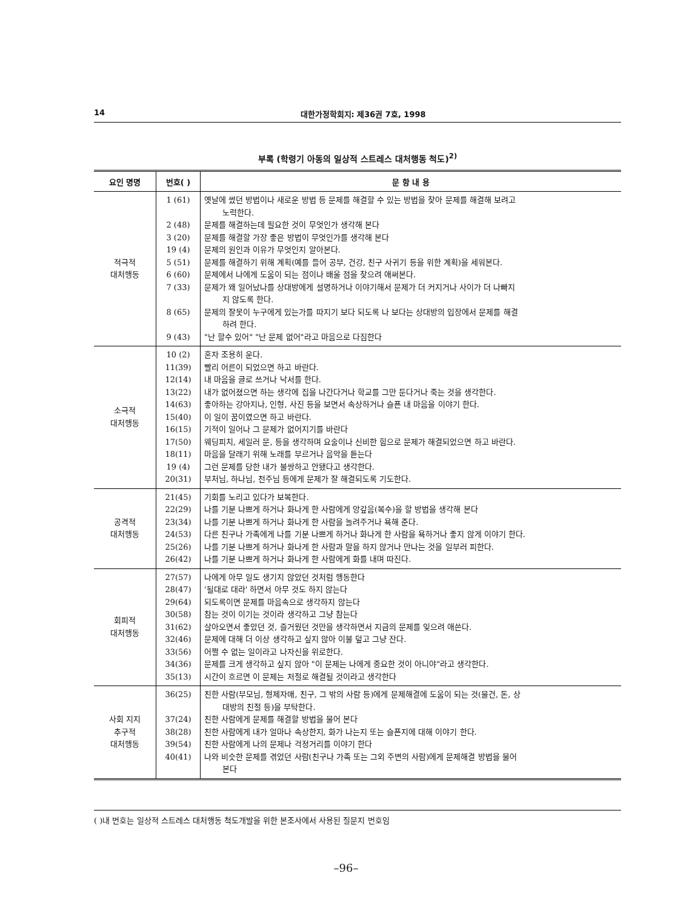14 대한가정학회지: 제36권 7호, 1998
부록 (학령기 아동의 일상적 스트레스 대처행동 척도)<sup>2)</sup>
| 요인 명명 | 번호( ) | 문 항 내 용 |
| --- | --- | --- |
| 적극적 대처행동 | 1 (61) 2 (48) 3 (20) 19 (4) 5 (51) 6 (60) 7 (33) 8 (65) 9 (43) | 옛날에 썼던 방법이나 새로운 방법 등 문제를 해결할 수 있는 방법을 찾아 문제를 해결해 보려고 노력한다. 문제를 해결하는데 필요한 것이 무엇인가 생각해 본다 문제를 해결할 가장 좋은 방법이 무엇인가를 생각해 본다 문제의 원인과 이유가 무엇인지 알아본다. 문제를 해결하기 위해 계획(예를 들어 공부, 건강, 친구 사귀기 등을 위한 계획)을 세워본다. 문제에서 나에게 도움이 되는 점이나 배울 점을 찾으려 애써본다. 문제가 왜 일어났나를 상대방에게 설명하거나 이야기해서 문제가 더 커지거나 사이가 더 나빠지 지 않도록 한다. 문제의 잘못이 누구에게 있는가를 따지기 보다 되도록 나 보다는 상대방의 입장에서 문제를 해결 하려 한다. "난 할수 있어" "난 문제 없어"라고 마음으로 다짐한다 |
| 소극적 대처행동 | 10 (2) 11(39) 12(14) 13(22) 14(63) 15(40) 16(15) 17(50) 18(11) 19 (4) 20(31) | 혼자 조용히 운다. 빨리 어른이 되었으면 하고 바란다. 내 마음을 글로 쓰거나 낙서를 한다. 내가 없어졌으면 하는 생각에 집을 나간다거나 학교를 그만 둔다거나 죽는 것을 생각한다. 좋아하는 강아지나, 인형, 사진 등을 보면서 속상하거나 슬픈 내 마음을 이야기 한다. 이 일이 꿈이였으면 하고 바란다. 기적이 일어나 그 문제가 없어지기를 바란다 웨딩피치, 세일러 문, 등을 생각하며 요술이나 신비한 힘으로 문제가 해결되었으면 하고 바란다. 마음을 달래기 위해 노래를 부르거나 음악을 듣는다 그런 문제를 당한 내가 불쌍하고 안됐다고 생각한다. 부처님, 하나님, 천주님 등에게 문제가 잘 해결되도록 기도한다. |
| 공격적 대처행동 | 21(45) 22(29) 23(34) 24(53) 25(26) 26(42) | 기회를 노리고 있다가 보복한다. 나를 기분 나쁘게 하거나 화나게 한 사람에게 앙갚음(복수)을 할 방법을 생각해 본다 나를 기분 나쁘게 하거나 화나게 한 사람을 놀려주거나 욕해 준다. 다른 친구나 가족에게 나를 기분 나쁘게 하거나 화나게 한 사람을 욕하거나 좋지 않게 이야기 한다. 나를 기분 나쁘게 하거나 화나게 한 사람과 말을 하지 않거나 만나는 것을 일부러 피한다. 나를 기분 나쁘게 하거나 화나게 한 사람에게 화를 내며 따진다. |
| 회피적 대처행동 | 27(57) 28(47) 29(64) 30(58) 31(62) 32(46) 33(56) 34(36) 35(13) | 나에게 아무 일도 생기지 않았던 것처럼 행동한다 '될대로 대라' 하면서 아무 것도 하지 않는다 되도록이면 문제를 마음속으로 생각하지 않는다 참는 것이 이기는 것이라 생각하고 그냥 참는다 살아오면서 좋았던 것, 즐거웠던 것만을 생각하면서 지금의 문제를 잊으려 애쓴다. 문제에 대해 더 이상 생각하고 싶지 않아 이불 덮고 그냥 잔다. 어쩔 수 없는 일이라고 나자신을 위로한다. 문제를 크게 생각하고 싶지 않아 "이 문제는 나에게 중요한 것이 아니야"라고 생각한다. 시간이 흐르면 이 문제는 저절로 해결될 것이라고 생각한다 |
| 사회 지지 추구적 대처행동 | 36(25) 37(24) 38(28) 39(54) 40(41) | 친한 사람(부모님, 형제자매, 친구, 그 밖의 사람 등)에게 문제해결에 도움이 되는 것(물건, 돈, 상 대방의 친절 등)을 부탁한다. 친한 사람에게 문제를 해결할 방법을 물어 본다 친한 사람에게 내가 얼마나 속상한지, 화가 나는지 또는 슬픈지에 대해 이야기 한다. 친한 사람에게 나의 문제나 걱정거리를 이야기 한다 나와 비슷한 문제를 겪었던 사람(친구나 가족 또는 그외 주변의 사람)에게 문제해결 방법을 물어 본다 |
( )내 번호는 일상적 스트레스 대처행동 척도개발을 위한 본조사에서 사용된 질문지 번호임
–96–